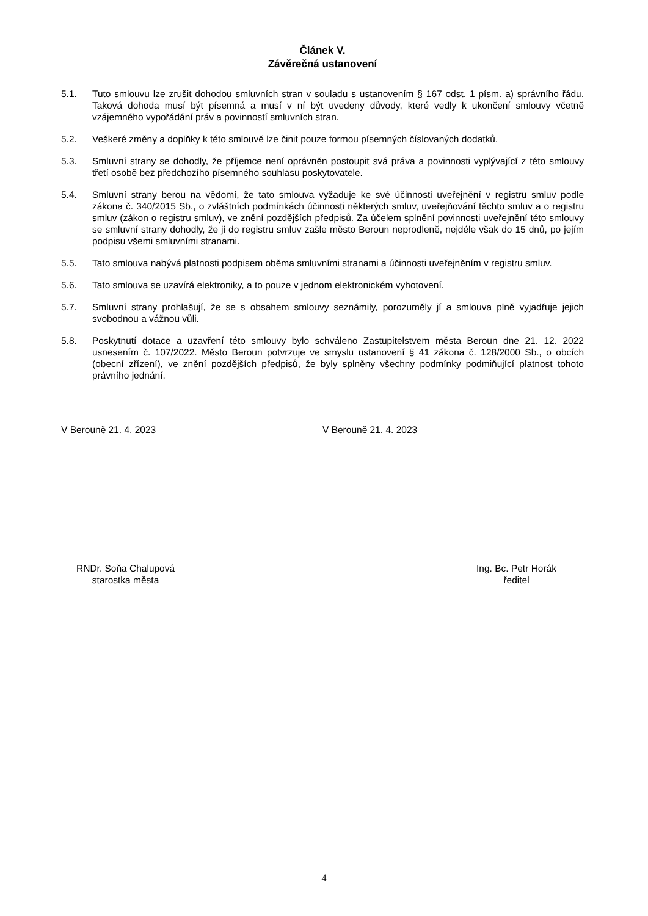Článek V.
Závěrečná ustanovení
5.1. Tuto smlouvu lze zrušit dohodou smluvních stran v souladu s ustanovením § 167 odst. 1 písm. a) správního řádu. Taková dohoda musí být písemná a musí v ní být uvedeny důvody, které vedly k ukončení smlouvy včetně vzájemného vypořádání práv a povinností smluvních stran.
5.2. Veškeré změny a doplňky k této smlouvě lze činit pouze formou písemných číslovaných dodatků.
5.3. Smluvní strany se dohodly, že příjemce není oprávněn postoupit svá práva a povinnosti vyplývající z této smlouvy třetí osobě bez předchozího písemného souhlasu poskytovatele.
5.4. Smluvní strany berou na vědomí, že tato smlouva vyžaduje ke své účinnosti uveřejnění v registru smluv podle zákona č. 340/2015 Sb., o zvláštních podmínkách účinnosti některých smluv, uveřejňování těchto smluv a o registru smluv (zákon o registru smluv), ve znění pozdějších předpisů. Za účelem splnění povinnosti uveřejnění této smlouvy se smluvní strany dohodly, že ji do registru smluv zašle město Beroun neprodleně, nejdéle však do 15 dnů, po jejím podpisu všemi smluvními stranami.
5.5. Tato smlouva nabývá platnosti podpisem oběma smluvními stranami a účinnosti uveřejněním v registru smluv.
5.6. Tato smlouva se uzavírá elektroniky, a to pouze v jednom elektronickém vyhotovení.
5.7. Smluvní strany prohlašují, že se s obsahem smlouvy seznámily, porozuměly jí a smlouva plně vyjadřuje jejich svobodnou a vážnou vůli.
5.8. Poskytnutí dotace a uzavření této smlouvy bylo schváleno Zastupitelstvem města Beroun dne 21. 12. 2022 usnesením č. 107/2022. Město Beroun potvrzuje ve smyslu ustanovení § 41 zákona č. 128/2000 Sb., o obcích (obecní zřízení), ve znění pozdějších předpisů, že byly splněny všechny podmínky podmiňující platnost tohoto právního jednání.
V Berouně 21. 4. 2023 V Berouně 21. 4. 2023
RNDr. Soňa Chalupová
starostka města
Ing. Bc. Petr Horák
ředitel
4